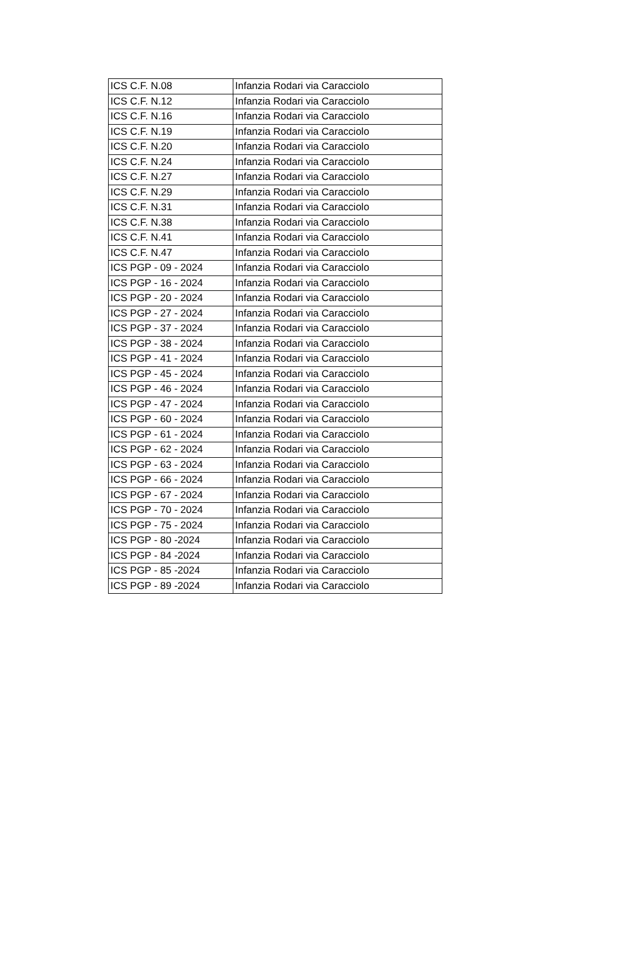| ICS C.F. N.08 | Infanzia Rodari via Caracciolo |
| ICS C.F. N.12 | Infanzia Rodari via Caracciolo |
| ICS C.F. N.16 | Infanzia Rodari via Caracciolo |
| ICS C.F. N.19 | Infanzia Rodari via Caracciolo |
| ICS C.F. N.20 | Infanzia Rodari via Caracciolo |
| ICS C.F. N.24 | Infanzia Rodari via Caracciolo |
| ICS C.F. N.27 | Infanzia Rodari via Caracciolo |
| ICS C.F. N.29 | Infanzia Rodari via Caracciolo |
| ICS C.F. N.31 | Infanzia Rodari via Caracciolo |
| ICS C.F. N.38 | Infanzia Rodari via Caracciolo |
| ICS C.F. N.41 | Infanzia Rodari via Caracciolo |
| ICS C.F. N.47 | Infanzia Rodari via Caracciolo |
| ICS PGP - 09 - 2024 | Infanzia Rodari via Caracciolo |
| ICS PGP - 16 - 2024 | Infanzia Rodari via Caracciolo |
| ICS PGP - 20 - 2024 | Infanzia Rodari via Caracciolo |
| ICS PGP - 27 - 2024 | Infanzia Rodari via Caracciolo |
| ICS PGP - 37 - 2024 | Infanzia Rodari via Caracciolo |
| ICS PGP - 38 - 2024 | Infanzia Rodari via Caracciolo |
| ICS PGP - 41 - 2024 | Infanzia Rodari via Caracciolo |
| ICS PGP - 45 - 2024 | Infanzia Rodari via Caracciolo |
| ICS PGP - 46 - 2024 | Infanzia Rodari via Caracciolo |
| ICS PGP - 47 - 2024 | Infanzia Rodari via Caracciolo |
| ICS PGP - 60 - 2024 | Infanzia Rodari via Caracciolo |
| ICS PGP - 61 - 2024 | Infanzia Rodari via Caracciolo |
| ICS PGP - 62 - 2024 | Infanzia Rodari via Caracciolo |
| ICS PGP - 63 - 2024 | Infanzia Rodari via Caracciolo |
| ICS PGP - 66 - 2024 | Infanzia Rodari via Caracciolo |
| ICS PGP - 67 - 2024 | Infanzia Rodari via Caracciolo |
| ICS PGP - 70 - 2024 | Infanzia Rodari via Caracciolo |
| ICS PGP - 75 - 2024 | Infanzia Rodari via Caracciolo |
| ICS PGP - 80 -2024 | Infanzia Rodari via Caracciolo |
| ICS PGP - 84 -2024 | Infanzia Rodari via Caracciolo |
| ICS PGP - 85 -2024 | Infanzia Rodari via Caracciolo |
| ICS PGP - 89 -2024 | Infanzia Rodari via Caracciolo |